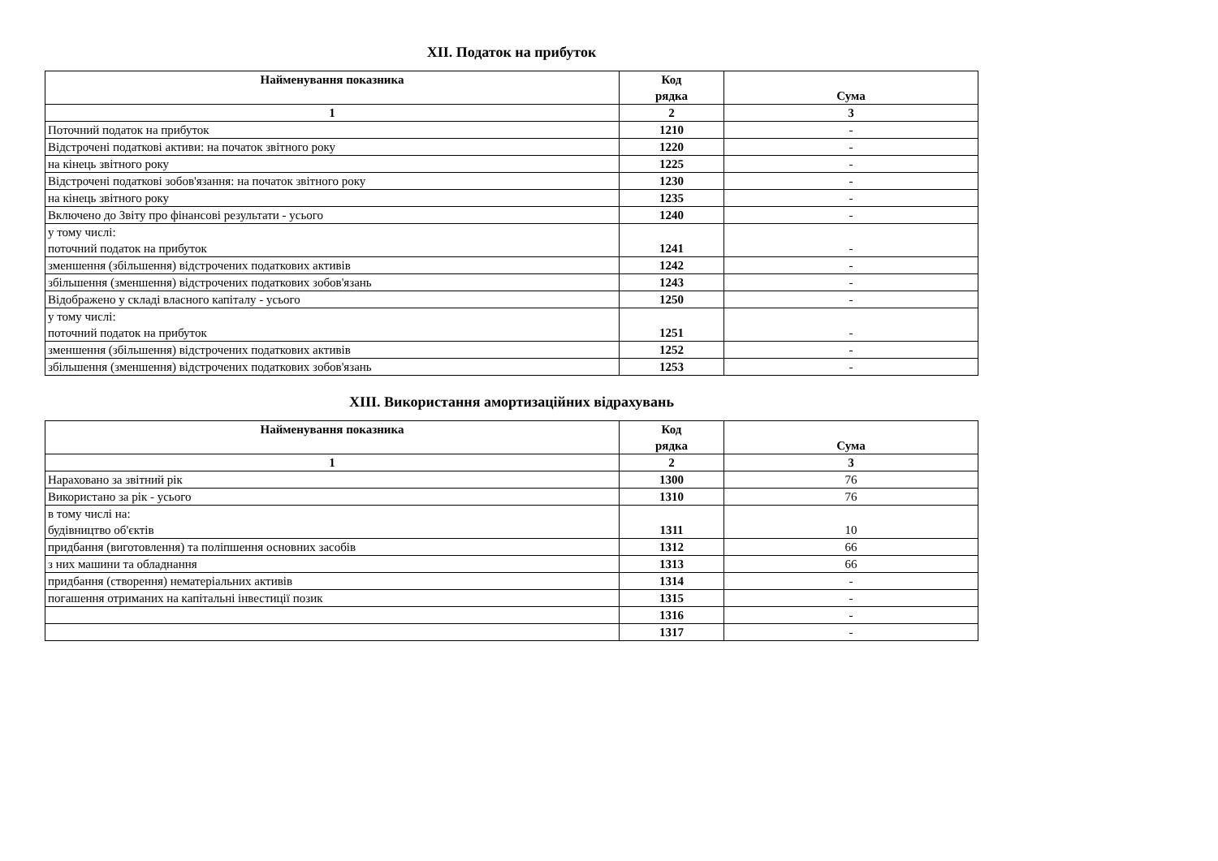XII. Податок на прибуток
| Найменування показника | Код рядка | Сума |
| --- | --- | --- |
| 1 | 2 | 3 |
| Поточний податок на прибуток | 1210 | - |
| Відстрочені податкові активи: на початок звітного року | 1220 | - |
| на кінець звітного року | 1225 | - |
| Відстрочені податкові зобов'язання: на початок звітного року | 1230 | - |
| на кінець звітного року | 1235 | - |
| Включено до Звіту про фінансові результати - усього | 1240 | - |
| у тому числі: поточний податок на прибуток | 1241 | - |
| зменшення (збільшення) відстрочених податкових активів | 1242 | - |
| збільшення (зменшення) відстрочених податкових зобов'язань | 1243 | - |
| Відображено у складі власного капіталу - усього | 1250 | - |
| у тому числі: поточний податок на прибуток | 1251 | - |
| зменшення (збільшення) відстрочених податкових активів | 1252 | - |
| збільшення (зменшення) відстрочених податкових зобов'язань | 1253 | - |
XIII. Використання амортизаційних відрахувань
| Найменування показника | Код рядка | Сума |
| --- | --- | --- |
| 1 | 2 | 3 |
| Нараховано за звітний рік | 1300 | 76 |
| Використано за рік - усього | 1310 | 76 |
| в тому числі на: будівництво об'єктів | 1311 | 10 |
| придбання (виготовлення) та поліпшення основних засобів | 1312 | 66 |
| з них машини та обладнання | 1313 | 66 |
| придбання (створення) нематеріальних активів | 1314 | - |
| погашення отриманих на капітальні інвестиції позик | 1315 | - |
| | 1316 | - |
| | 1317 | - |